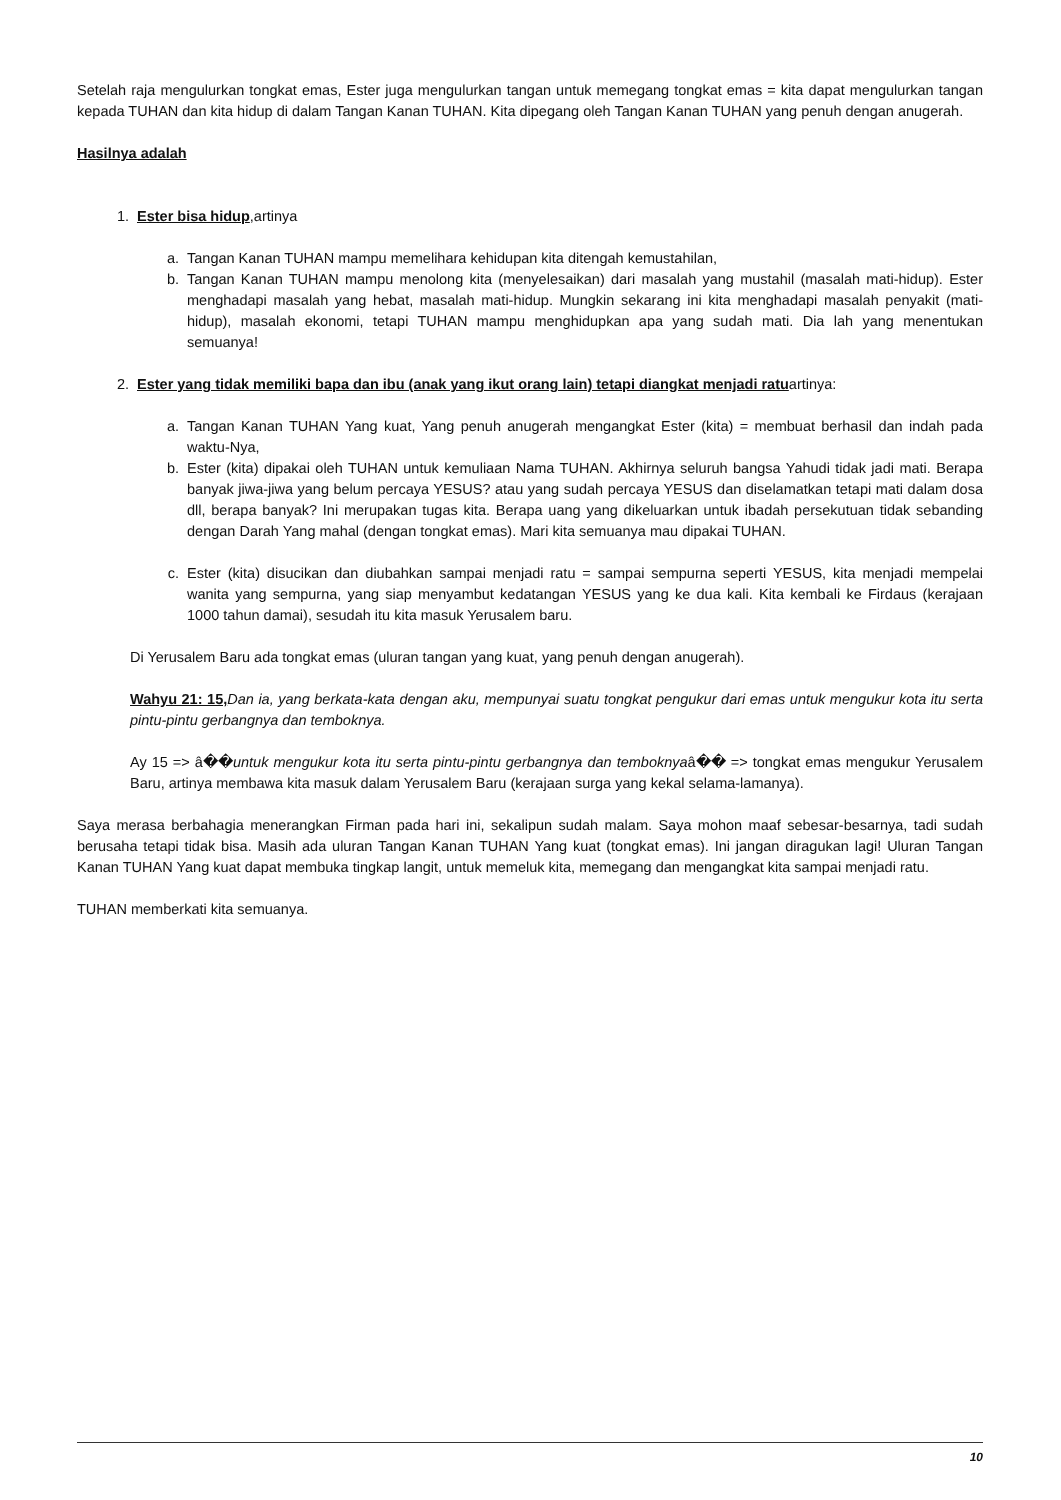Setelah raja mengulurkan tongkat emas, Ester juga mengulurkan tangan untuk memegang tongkat emas = kita dapat mengulurkan tangan kepada TUHAN dan kita hidup di dalam Tangan Kanan TUHAN. Kita dipegang oleh Tangan Kanan TUHAN yang penuh dengan anugerah.
Hasilnya adalah
1. Ester bisa hidup,artinya
a. Tangan Kanan TUHAN mampu memelihara kehidupan kita ditengah kemustahilan,
b. Tangan Kanan TUHAN mampu menolong kita (menyelesaikan) dari masalah yang mustahil (masalah mati-hidup). Ester menghadapi masalah yang hebat, masalah mati-hidup. Mungkin sekarang ini kita menghadapi masalah penyakit (mati-hidup), masalah ekonomi, tetapi TUHAN mampu menghidupkan apa yang sudah mati. Dia lah yang menentukan semuanya!
2. Ester yang tidak memiliki bapa dan ibu (anak yang ikut orang lain) tetapi diangkat menjadi ratuartinya:
a. Tangan Kanan TUHAN Yang kuat, Yang penuh anugerah mengangkat Ester (kita) = membuat berhasil dan indah pada waktu-Nya,
b. Ester (kita) dipakai oleh TUHAN untuk kemuliaan Nama TUHAN. Akhirnya seluruh bangsa Yahudi tidak jadi mati. Berapa banyak jiwa-jiwa yang belum percaya YESUS? atau yang sudah percaya YESUS dan diselamatkan tetapi mati dalam dosa dll, berapa banyak? Ini merupakan tugas kita. Berapa uang yang dikeluarkan untuk ibadah persekutuan tidak sebanding dengan Darah Yang mahal (dengan tongkat emas). Mari kita semuanya mau dipakai TUHAN.
c. Ester (kita) disucikan dan diubahkan sampai menjadi ratu = sampai sempurna seperti YESUS, kita menjadi mempelai wanita yang sempurna, yang siap menyambut kedatangan YESUS yang ke dua kali. Kita kembali ke Firdaus (kerajaan 1000 tahun damai), sesudah itu kita masuk Yerusalem baru.
Di Yerusalem Baru ada tongkat emas (uluran tangan yang kuat, yang penuh dengan anugerah).
Wahyu 21: 15, Dan ia, yang berkata-kata dengan aku, mempunyai suatu tongkat pengukur dari emas untuk mengukur kota itu serta pintu-pintu gerbangnya dan temboknya.
Ay 15 => â��untuk mengukur kota itu serta pintu-pintu gerbangnya dan temboknyaâ�� => tongkat emas mengukur Yerusalem Baru, artinya membawa kita masuk dalam Yerusalem Baru (kerajaan surga yang kekal selama-lamanya).
Saya merasa berbahagia menerangkan Firman pada hari ini, sekalipun sudah malam. Saya mohon maaf sebesar-besarnya, tadi sudah berusaha tetapi tidak bisa. Masih ada uluran Tangan Kanan TUHAN Yang kuat (tongkat emas). Ini jangan diragukan lagi! Uluran Tangan Kanan TUHAN Yang kuat dapat membuka tingkap langit, untuk memeluk kita, memegang dan mengangkat kita sampai menjadi ratu.
TUHAN memberkati kita semuanya.
10